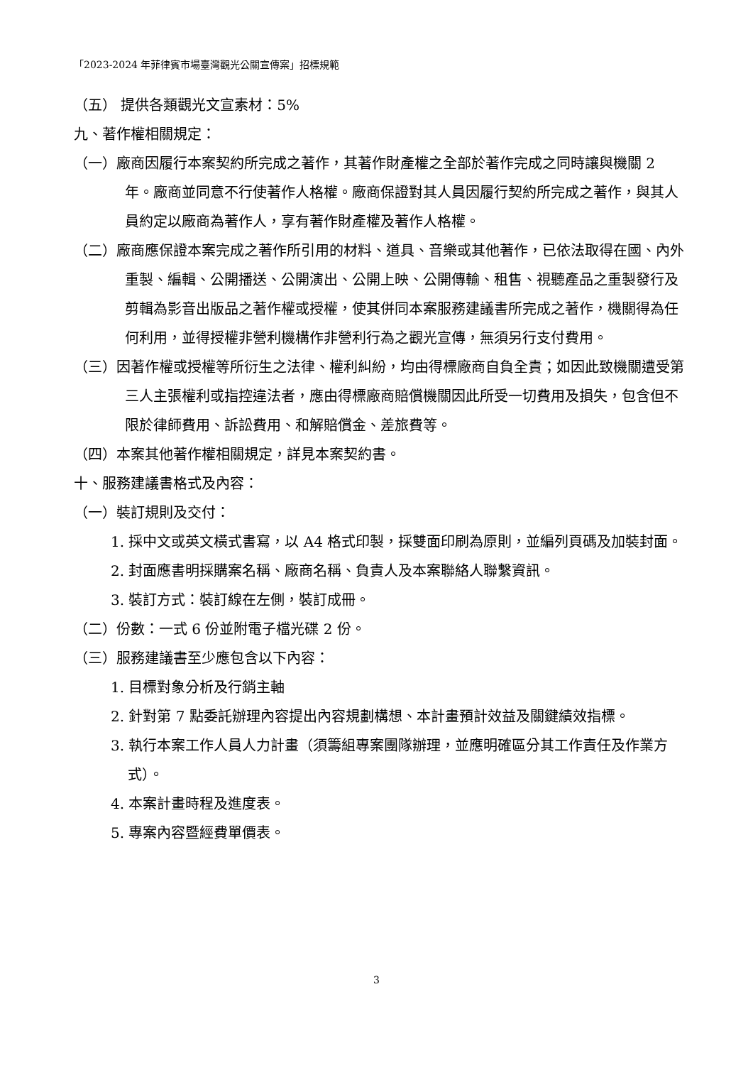「2023-2024 年菲律賓市場臺灣觀光公關宣傳案」招標規範
（五） 提供各類觀光文宣素材：5%
九、著作權相關規定：
（一）廠商因履行本案契約所完成之著作，其著作財產權之全部於著作完成之同時讓與機關 2 年。廠商並同意不行使著作人格權。廠商保證對其人員因履行契約所完成之著作，與其人員約定以廠商為著作人，享有著作財產權及著作人格權。
（二）廠商應保證本案完成之著作所引用的材料、道具、音樂或其他著作，已依法取得在國、內外重製、編輯、公開播送、公開演出、公開上映、公開傳輸、租售、視聽產品之重製發行及剪輯為影音出版品之著作權或授權，使其併同本案服務建議書所完成之著作，機關得為任何利用，並得授權非營利機構作非營利行為之觀光宣傳，無須另行支付費用。
（三）因著作權或授權等所衍生之法律、權利糾紛，均由得標廠商自負全責；如因此致機關遭受第三人主張權利或指控違法者，應由得標廠商賠償機關因此所受一切費用及損失，包含但不限於律師費用、訴訟費用、和解賠償金、差旅費等。
（四）本案其他著作權相關規定，詳見本案契約書。
十、服務建議書格式及內容：
（一）裝訂規則及交付：
1. 採中文或英文橫式書寫，以 A4 格式印製，採雙面印刷為原則，並編列頁碼及加裝封面。
2. 封面應書明採購案名稱、廠商名稱、負責人及本案聯絡人聯繫資訊。
3. 裝訂方式：裝訂線在左側，裝訂成冊。
（二）份數：一式 6 份並附電子檔光碟 2 份。
（三）服務建議書至少應包含以下內容：
1. 目標對象分析及行銷主軸
2. 針對第 7 點委託辦理內容提出內容規劃構想、本計畫預計效益及關鍵績效指標。
3. 執行本案工作人員人力計畫（須籌組專案團隊辦理，並應明確區分其工作責任及作業方式）。
4. 本案計畫時程及進度表。
5. 專案內容暨經費單價表。
3